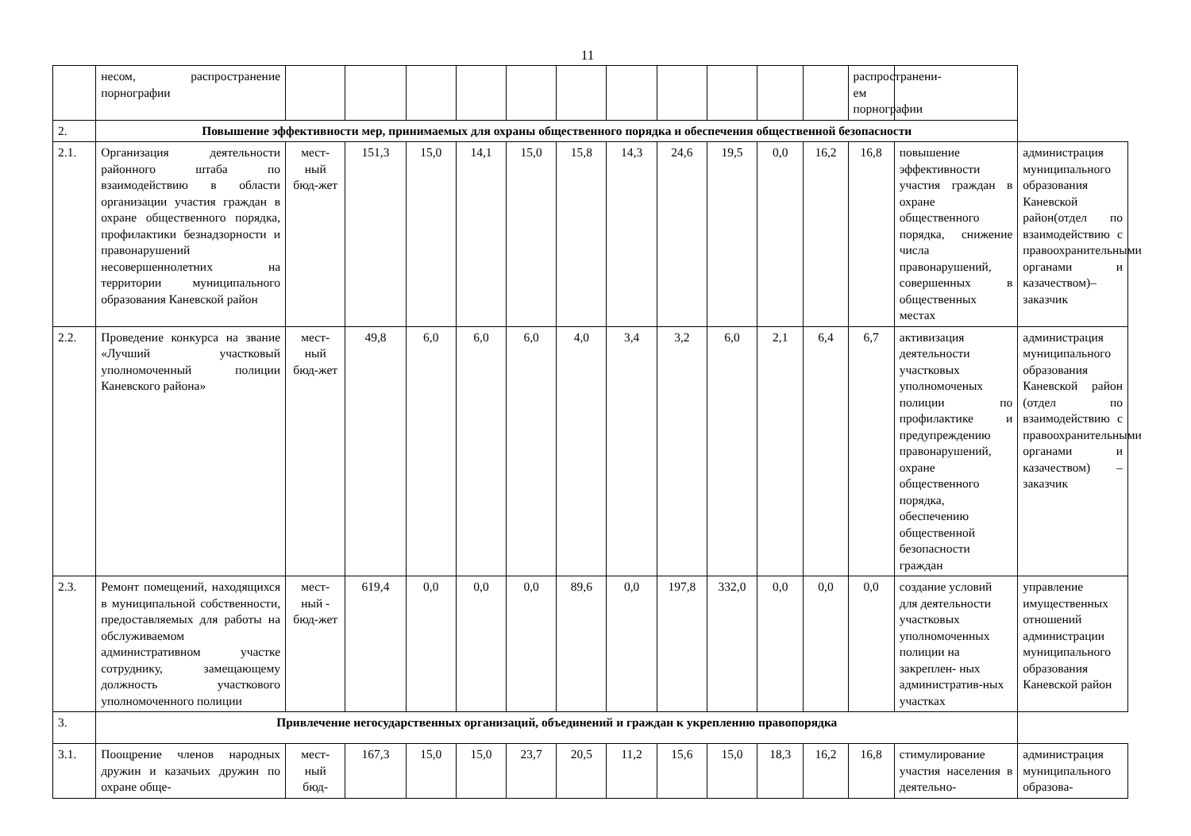11
| | несом, распространение порнографии | | | | | | | | | | | | распространени-ем порнографии | | |
| 2. | Повышение эффективности мер, принимаемых для охраны общественного порядка и обеспечения общественной безопасности | | | | | | | | | | | | | | |
| 2.1. | Организация деятельности районного штаба по взаимодействию в области организации участия граждан в охране общественного порядка, профилактики безнадзорности и правонарушений несовершеннолетних на территории муниципального образования Каневской район | мест-ный бюд-жет | 151,3 | 15,0 | 14,1 | 15,0 | 15,8 | 14,3 | 24,6 | 19,5 | 0,0 | 16,2 | 16,8 | повышение эффективности участия граждан в охране общественного порядка, снижение числа правонарушений, совершенных в общественных местах | администрация муниципального образования Каневской район(отдел по взаимодействию с правоохранительными органами и казачеством)– заказчик |
| 2.2. | Проведение конкурса на звание «Лучший участковый уполномоченный полиции Каневского района» | мест-ный бюд-жет | 49,8 | 6,0 | 6,0 | 6,0 | 4,0 | 3,4 | 3,2 | 6,0 | 2,1 | 6,4 | 6,7 | активизация деятельности участковых уполномоченых полиции по профилактике и предупреждению правонарушений, охране общественного порядка, обеспечению общественной безопасности граждан | администрация муниципального образования Каневской район (отдел по взаимодействию с правоохранительными органами и казачеством) – заказчик |
| 2.3. | Ремонт помещений, находящихся в муниципальной собственности, предоставляемых для работы на обслуживаемом административном участке сотруднику, замещающему должность участкового уполномоченного полиции | мест-ный - бюд-жет | 619,4 | 0,0 | 0,0 | 0,0 | 89,6 | 0,0 | 197,8 | 332,0 | 0,0 | 0,0 | 0,0 | создание условий для деятельности участковых уполномоченных полиции на закреплен- ных административ-ных участках | управление имущественных отношений администрации муниципального образования Каневской район |
| 3. | Привлечение негосударственных организаций, объединений и граждан к укреплению правопорядка | | | | | | | | | | | | | | |
| 3.1. | Поощрение членов народных дружин и казачьих дружин по охране обще- | мест-ный бюд- | 167,3 | 15,0 | 15,0 | 23,7 | 20,5 | 11,2 | 15,6 | 15,0 | 18,3 | 16,2 | 16,8 | стимулирование участия населения в деятельно- | администрация муниципального образова- |